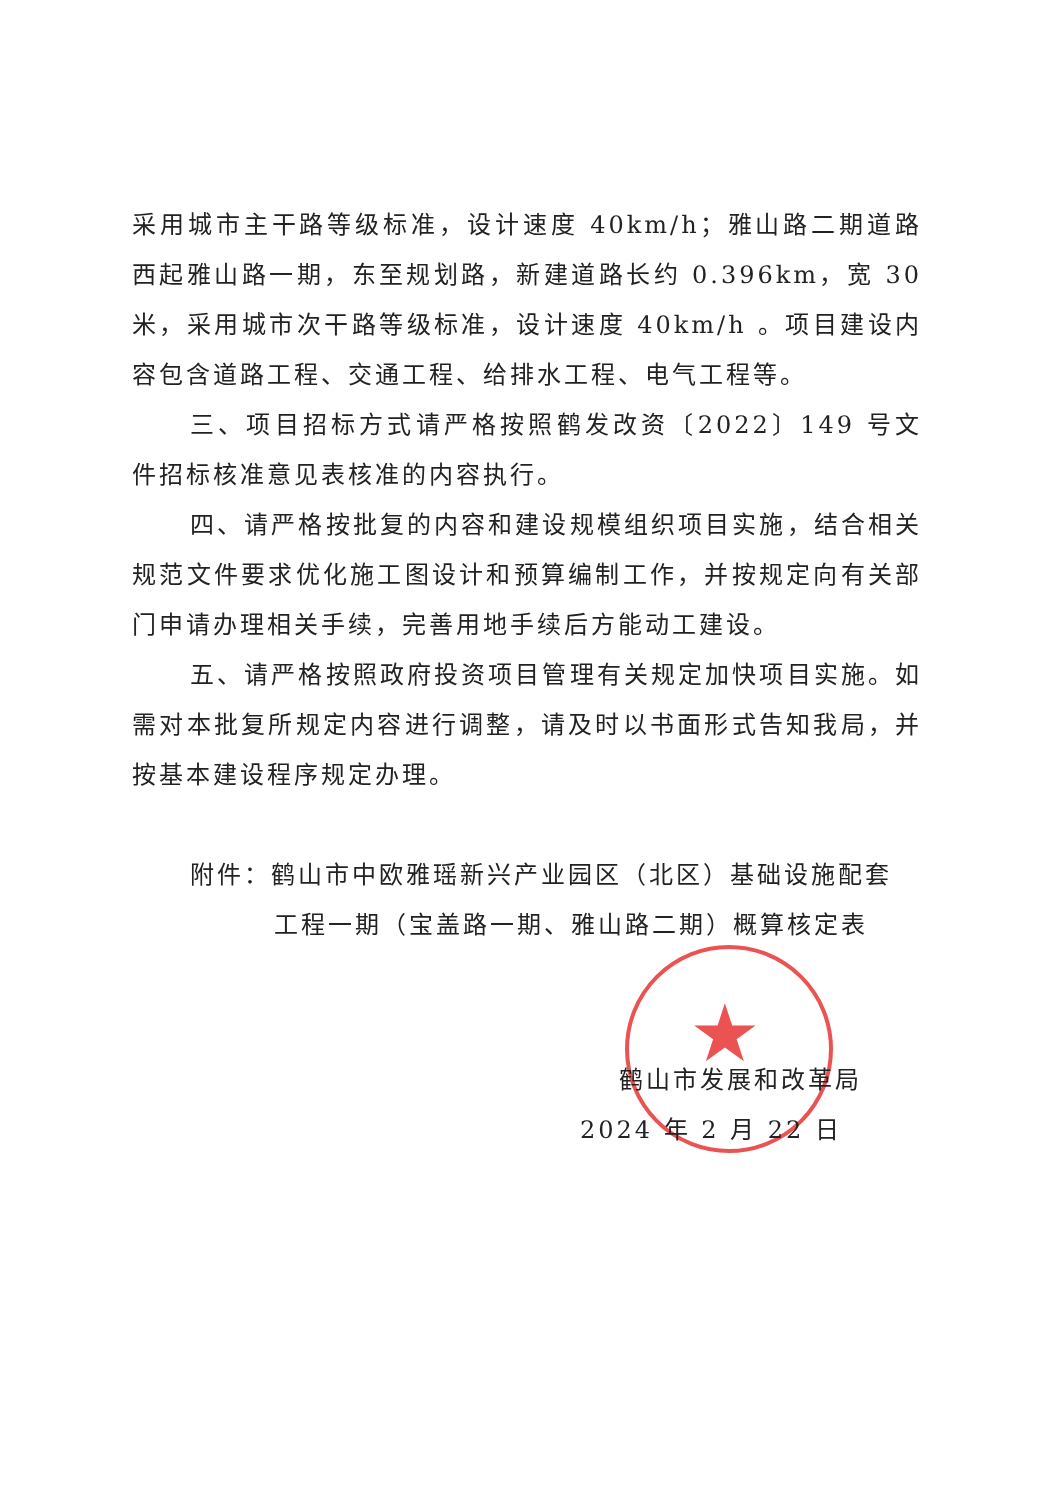★
采用城市主干路等级标准，设计速度 40km/h；雅山路二期道路西起雅山路一期，东至规划路，新建道路长约 0.396km，宽 30 米，采用城市次干路等级标准，设计速度 40km/h 。项目建设内容包含道路工程、交通工程、给排水工程、电气工程等。
三、项目招标方式请严格按照鹤发改资〔2022〕149 号文件招标核准意见表核准的内容执行。
四、请严格按批复的内容和建设规模组织项目实施，结合相关规范文件要求优化施工图设计和预算编制工作，并按规定向有关部门申请办理相关手续，完善用地手续后方能动工建设。
五、请严格按照政府投资项目管理有关规定加快项目实施。如需对本批复所规定内容进行调整，请及时以书面形式告知我局，并按基本建设程序规定办理。
附件：鹤山市中欧雅瑶新兴产业园区（北区）基础设施配套
工程一期（宝盖路一期、雅山路二期）概算核定表
鹤山市发展和改革局
2024 年 2 月 22 日